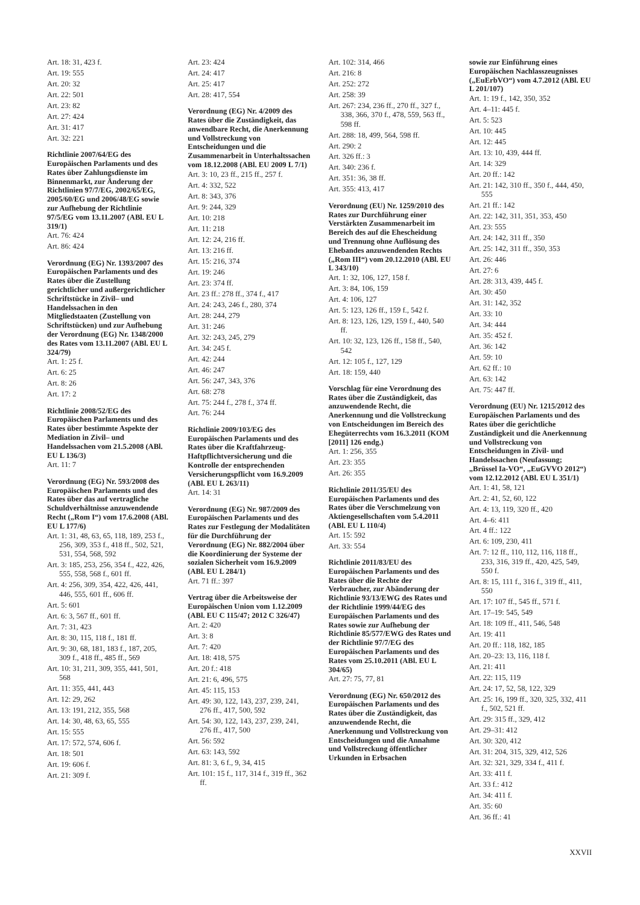Art. 18: 31, 423 f.
Art. 19: 555
Art. 20: 32
Art. 22: 501
Art. 23: 82
Art. 27: 424
Art. 31: 417
Art. 32: 221
Richtlinie 2007/64/EG des Europäischen Parlaments und des Rates über Zahlungsdienste im Binnenmarkt, zur Änderung der Richtlinien 97/7/EG, 2002/65/EG, 2005/60/EG und 2006/48/EG sowie zur Aufhebung der Richtlinie 97/5/EG vom 13.11.2007 (ABl. EU L 319/1)
Art. 76: 424
Art. 86: 424
Verordnung (EG) Nr. 1393/2007 des Europäischen Parlaments und des Rates über die Zustellung gerichtlicher und außergerichtlicher Schriftstücke in Zivil– und Handelssachen in den Mitgliedstaaten (Zustellung von Schriftstücken) und zur Aufhebung der Verordnung (EG) Nr. 1348/2000 des Rates vom 13.11.2007 (ABl. EU L 324/79)
Art. 1: 25 f.
Art. 6: 25
Art. 8: 26
Art. 17: 2
Richtlinie 2008/52/EG des Europäischen Parlaments und des Rates über bestimmte Aspekte der Mediation in Zivil– und Handelssachen vom 21.5.2008 (ABl. EU L 136/3)
Art. 11: 7
Verordnung (EG) Nr. 593/2008 des Europäischen Parlaments und des Rates über das auf vertragliche Schuldverhältnisse anzuwendende Recht („Rom I“) vom 17.6.2008 (ABl. EU L 177/6)
Art. 1: 31, 48, 63, 65, 118, 189, 253 f., 256, 309, 353 f., 418 ff., 502, 521, 531, 554, 568, 592
Art. 3: 185, 253, 256, 354 f., 422, 426, 555, 558, 568 f., 601 ff.
Art. 4: 256, 309, 354, 422, 426, 441, 446, 555, 601 ff., 606 ff.
Art. 5: 601
Art. 6: 3, 567 ff., 601 ff.
Art. 7: 31, 423
Art. 8: 30, 115, 118 f., 181 ff.
Art. 9: 30, 68, 181, 183 f., 187, 205, 309 f., 418 ff., 485 ff., 569
Art. 10: 31, 211, 309, 355, 441, 501, 568
Art. 11: 355, 441, 443
Art. 12: 29, 262
Art. 13: 191, 212, 355, 568
Art. 14: 30, 48, 63, 65, 555
Art. 15: 555
Art. 17: 572, 574, 606 f.
Art. 18: 501
Art. 19: 606 f.
Art. 21: 309 f.
Art. 23: 424
Art. 24: 417
Art. 25: 417
Art. 28: 417, 554
Verordnung (EG) Nr. 4/2009 des Rates über die Zuständigkeit, das anwendbare Recht, die Anerkennung und Vollstreckung von Entscheidungen und die Zusammenarbeit in Unterhaltssachen vom 18.12.2008 (ABl. EU 2009 L 7/1)
Art. 3: 10, 23 ff., 215 ff., 257 f.
Art. 4: 332, 522
Art. 8: 343, 376
Art. 9: 244, 329
Art. 10: 218
Art. 11: 218
Art. 12: 24, 216 ff.
Art. 13: 216 ff.
Art. 15: 216, 374
Art. 19: 246
Art. 23: 374 ff.
Art. 23 ff.: 278 ff., 374 f., 417
Art. 24: 243, 246 f., 280, 374
Art. 28: 244, 279
Art. 31: 246
Art. 32: 243, 245, 279
Art. 34: 245 f.
Art. 42: 244
Art. 46: 247
Art. 56: 247, 343, 376
Art. 68: 278
Art. 75: 244 f., 278 f., 374 ff.
Art. 76: 244
Richtlinie 2009/103/EG des Europäischen Parlaments und des Rates über die Kraftfahrzeug-Haftpflichtversicherung und die Kontrolle der entsprechenden Versicherungspflicht vom 16.9.2009 (ABl. EU L 263/11)
Art. 14: 31
Verordnung (EG) Nr. 987/2009 des Europäischen Parlaments und des Rates zur Festlegung der Modalitäten für die Durchführung der Verordnung (EG) Nr. 882/2004 über die Koordinierung der Systeme der sozialen Sicherheit vom 16.9.2009 (ABl. EU L 284/1)
Art. 71 ff.: 397
Vertrag über die Arbeitsweise der Europäischen Union vom 1.12.2009 (ABl. EU C 115/47; 2012 C 326/47)
Art. 2: 420
Art. 3: 8
Art. 7: 420
Art. 18: 418, 575
Art. 20 f.: 418
Art. 21: 6, 496, 575
Art. 45: 115, 153
Art. 49: 30, 122, 143, 237, 239, 241, 276 ff., 417, 500, 592
Art. 54: 30, 122, 143, 237, 239, 241, 276 ff., 417, 500
Art. 56: 592
Art. 63: 143, 592
Art. 81: 3, 6 f., 9, 34, 415
Art. 101: 15 f., 117, 314 f., 319 ff., 362 ff.
Art. 102: 314, 466
Art. 216: 8
Art. 252: 272
Art. 258: 39
Art. 267: 234, 236 ff., 270 ff., 327 f., 338, 366, 370 f., 478, 559, 563 ff., 598 ff.
Art. 288: 18, 499, 564, 598 ff.
Art. 290: 2
Art. 326 ff.: 3
Art. 340: 236 f.
Art. 351: 36, 38 ff.
Art. 355: 413, 417
Verordnung (EU) Nr. 1259/2010 des Rates zur Durchführung einer Verstärkten Zusammenarbeit im Bereich des auf die Ehescheidung und Trennung ohne Auflösung des Ehebandes anzuwendenden Rechts („Rom III“) vom 20.12.2010 (ABl. EU L 343/10)
Art. 1: 32, 106, 127, 158 f.
Art. 3: 84, 106, 159
Art. 4: 106, 127
Art. 5: 123, 126 ff., 159 f., 542 f.
Art. 8: 123, 126, 129, 159 f., 440, 540 ff.
Art. 10: 32, 123, 126 ff., 158 ff., 540, 542
Art. 12: 105 f., 127, 129
Art. 18: 159, 440
Vorschlag für eine Verordnung des Rates über die Zuständigkeit, das anzuwendende Recht, die Anerkennung und die Vollstreckung von Entscheidungen im Bereich des Ehegüterrechts vom 16.3.2011 (KOM [2011] 126 endg.)
Art. 1: 256, 355
Art. 23: 355
Art. 26: 355
Richtlinie 2011/35/EU des Europäischen Parlaments und des Rates über die Verschmelzung von Aktiengesellschaften vom 5.4.2011 (ABl. EU L 110/4)
Art. 15: 592
Art. 33: 554
Richtlinie 2011/83/EU des Europäischen Parlaments und des Rates über die Rechte der Verbraucher, zur Abänderung der Richtlinie 93/13/EWG des Rates und der Richtlinie 1999/44/EG des Europäischen Parlaments und des Rates sowie zur Aufhebung der Richtlinie 85/577/EWG des Rates und der Richtlinie 97/7/EG des Europäischen Parlaments und des Rates vom 25.10.2011 (ABl. EU L 304/65)
Art. 27: 75, 77, 81
Verordnung (EG) Nr. 650/2012 des Europäischen Parlaments und des Rates über die Zuständigkeit, das anzuwendende Recht, die Anerkennung und Vollstreckung von Entscheidungen und die Annahme und Vollstreckung öffentlicher Urkunden in Erbsachen
sowie zur Einführung eines Europäischen Nachlasszeugnisses („EuErbVO“) vom 4.7.2012 (ABl. EU L 201/107)
Art. 1: 19 f., 142, 350, 352
Art. 4–11: 445 f.
Art. 5: 523
Art. 10: 445
Art. 12: 445
Art. 13: 10, 439, 444 ff.
Art. 14: 329
Art. 20 ff.: 142
Art. 21: 142, 310 ff., 350 f., 444, 450, 555
Art. 21 ff.: 142
Art. 22: 142, 311, 351, 353, 450
Art. 23: 555
Art. 24: 142, 311 ff., 350
Art. 25: 142, 311 ff., 350, 353
Art. 26: 446
Art. 27: 6
Art. 28: 313, 439, 445 f.
Art. 30: 450
Art. 31: 142, 352
Art. 33: 10
Art. 34: 444
Art. 35: 452 f.
Art. 36: 142
Art. 59: 10
Art. 62 ff.: 10
Art. 63: 142
Art. 75: 447 ff.
Verordnung (EU) Nr. 1215/2012 des Europäischen Parlaments und des Rates über die gerichtliche Zuständigkeit und die Anerkennung und Vollstreckung von Entscheidungen in Zivil- und Handelssachen (Neufassung; „Brüssel Ia-VO“, „EuGVVO 2012“) vom 12.12.2012 (ABl. EU L 351/1)
Art. 1: 41, 58, 121
Art. 2: 41, 52, 60, 122
Art. 4: 13, 119, 320 ff., 420
Art. 4–6: 411
Art. 4 ff.: 122
Art. 6: 109, 230, 411
Art. 7: 12 ff., 110, 112, 116, 118 ff., 233, 316, 319 ff., 420, 425, 549, 550 f.
Art. 8: 15, 111 f., 316 f., 319 ff., 411, 550
Art. 17: 107 ff., 545 ff., 571 f.
Art. 17–19: 545, 549
Art. 18: 109 ff., 411, 546, 548
Art. 19: 411
Art. 20 ff.: 118, 182, 185
Art. 20–23: 13, 116, 118 f.
Art. 21: 411
Art. 22: 115, 119
Art. 24: 17, 52, 58, 122, 329
Art. 25: 16, 199 ff., 320, 325, 332, 411 f., 502, 521 ff.
Art. 29: 315 ff., 329, 412
Art. 29–31: 412
Art. 30: 320, 412
Art. 31: 204, 315, 329, 412, 526
Art. 32: 321, 329, 334 f., 411 f.
Art. 33: 411 f.
Art. 33 f.: 412
Art. 34: 411 f.
Art. 35: 60
Art. 36 ff.: 41
XXVII